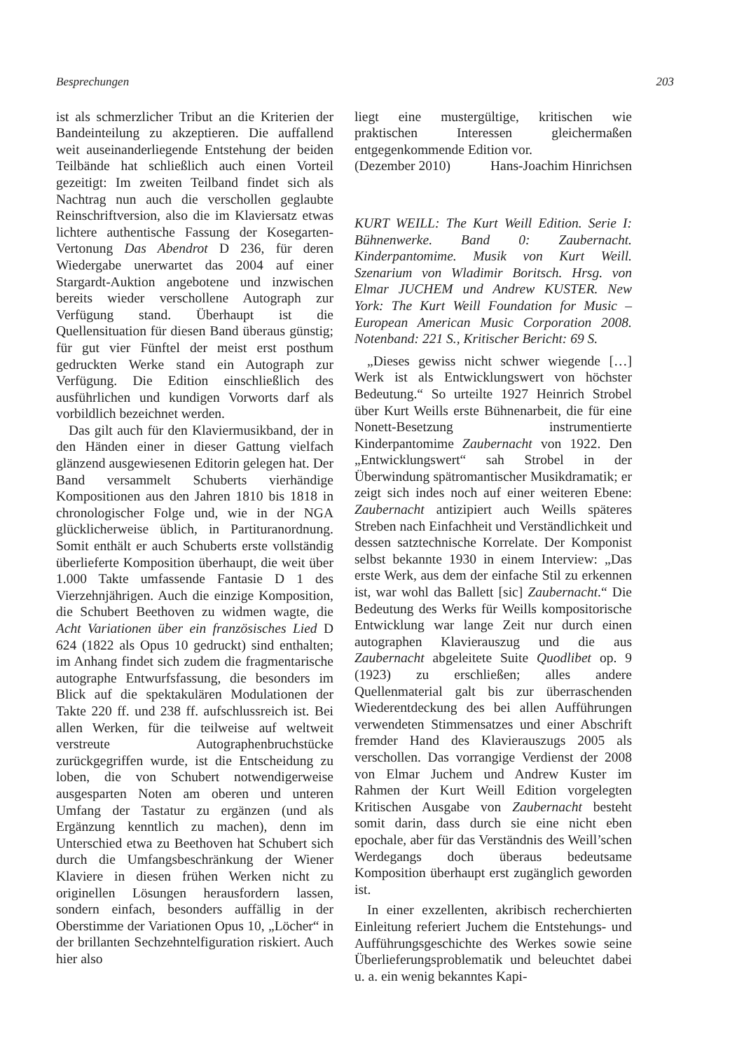Besprechungen 203
ist als schmerzlicher Tribut an die Kriterien der Bandeinteilung zu akzeptieren. Die auffallend weit auseinanderliegende Entstehung der beiden Teilbände hat schließlich auch einen Vorteil gezeitigt: Im zweiten Teilband findet sich als Nachtrag nun auch die verschollen geglaubte Reinschriftversion, also die im Klaviersatz etwas lichtere authentische Fassung der Kosegarten-Vertonung Das Abendrot D 236, für deren Wiedergabe unerwartet das 2004 auf einer Stargardt-Auktion angebotene und inzwischen bereits wieder verschollene Autograph zur Verfügung stand. Überhaupt ist die Quellensituation für diesen Band überaus günstig; für gut vier Fünftel der meist erst posthum gedruckten Werke stand ein Autograph zur Verfügung. Die Edition einschließlich des ausführlichen und kundigen Vorworts darf als vorbildlich bezeichnet werden.
Das gilt auch für den Klaviermusikband, der in den Händen einer in dieser Gattung vielfach glänzend ausgewiesenen Editorin gelegen hat. Der Band versammelt Schuberts vierhändige Kompositionen aus den Jahren 1810 bis 1818 in chronologischer Folge und, wie in der NGA glücklicherweise üblich, in Partituranordnung. Somit enthält er auch Schuberts erste vollständig überlieferte Komposition überhaupt, die weit über 1.000 Takte umfassende Fantasie D 1 des Vierzehnjährigen. Auch die einzige Komposition, die Schubert Beethoven zu widmen wagte, die Acht Variationen über ein französisches Lied D 624 (1822 als Opus 10 gedruckt) sind enthalten; im Anhang findet sich zudem die fragmentarische autographe Entwurfsfassung, die besonders im Blick auf die spektakulären Modulationen der Takte 220 ff. und 238 ff. aufschlussreich ist. Bei allen Werken, für die teilweise auf weltweit verstreute Autographenbruchstücke zurückgegriffen wurde, ist die Entscheidung zu loben, die von Schubert notwendigerweise ausgesparten Noten am oberen und unteren Umfang der Tastatur zu ergänzen (und als Ergänzung kenntlich zu machen), denn im Unterschied etwa zu Beethoven hat Schubert sich durch die Umfangsbeschränkung der Wiener Klaviere in diesen frühen Werken nicht zu originellen Lösungen herausfordern lassen, sondern einfach, besonders auffällig in der Oberstimme der Variationen Opus 10, „Löcher“ in der brillanten Sechzehntelfiguration riskiert. Auch hier also
liegt eine mustergültige, kritischen wie praktischen Interessen gleichermaßen entgegenkommende Edition vor.
(Dezember 2010) Hans-Joachim Hinrichsen
KURT WEILL: The Kurt Weill Edition. Serie I: Bühnenwerke. Band 0: Zaubernacht. Kinderpantomime. Musik von Kurt Weill. Szenarium von Wladimir Boritsch. Hrsg. von Elmar JUCHEM und Andrew KUSTER. New York: The Kurt Weill Foundation for Music – European American Music Corporation 2008. Notenband: 221 S., Kritischer Bericht: 69 S.
„Dieses gewiss nicht schwer wiegende […] Werk ist als Entwicklungswert von höchster Bedeutung.“ So urteilte 1927 Heinrich Strobel über Kurt Weills erste Bühnenarbeit, die für eine Nonett-Besetzung instrumentierte Kinderpantomime Zaubernacht von 1922. Den „Entwicklungswert“ sah Strobel in der Überwindung spätromantischer Musikdramatik; er zeigt sich indes noch auf einer weiteren Ebene: Zaubernacht antizipiert auch Weills späteres Streben nach Einfachheit und Verständlichkeit und dessen satztechnische Korrelate. Der Komponist selbst bekannte 1930 in einem Interview: „Das erste Werk, aus dem der einfache Stil zu erkennen ist, war wohl das Ballett [sic] Zaubernacht.“ Die Bedeutung des Werks für Weills kompositorische Entwicklung war lange Zeit nur durch einen autographen Klavierauszug und die aus Zaubernacht abgeleitete Suite Quodlibet op. 9 (1923) zu erschließen; alles andere Quellenmaterial galt bis zur überraschenden Wiederentdeckung des bei allen Aufführungen verwendeten Stimmensatzes und einer Abschrift fremder Hand des Klavierauszugs 2005 als verschollen. Das vorrangige Verdienst der 2008 von Elmar Juchem und Andrew Kuster im Rahmen der Kurt Weill Edition vorgelegten Kritischen Ausgabe von Zaubernacht besteht somit darin, dass durch sie eine nicht eben epochale, aber für das Verständnis des Weill’schen Werdegangs doch überaus bedeutsame Komposition überhaupt erst zugänglich geworden ist.
In einer exzellenten, akribisch recherchierten Einleitung referiert Juchem die Entstehungs- und Aufführungsgeschichte des Werkes sowie seine Überlieferungsproblematik und beleuchtet dabei u. a. ein wenig bekanntes Kapi-